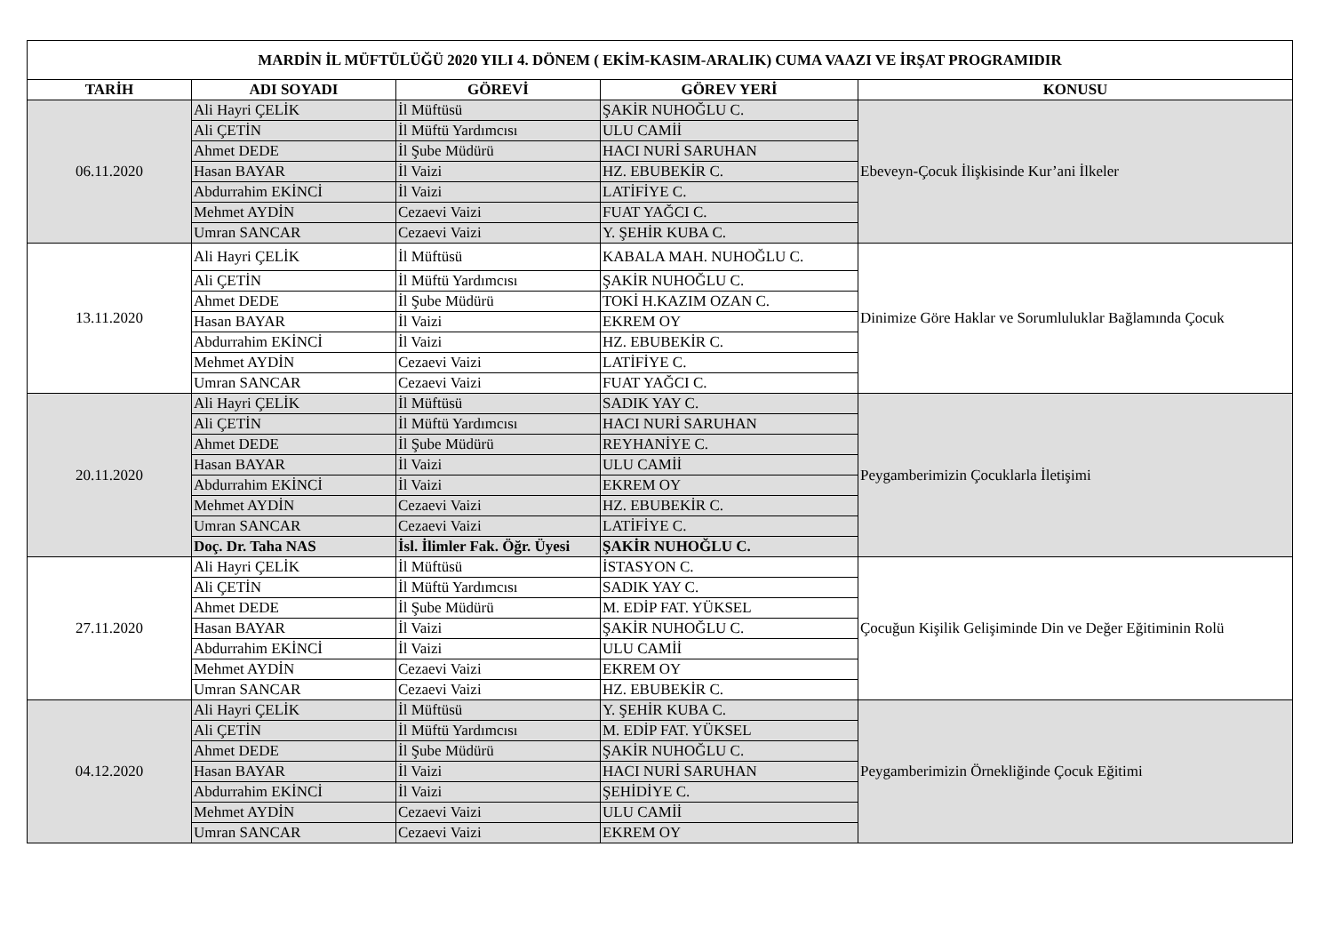| MARDİN İL MÜFTÜLÜĞÜ 2020 YILI 4. DÖNEM ( EKİM-KASIM-ARALIK) CUMA VAAZI VE İRŞAT PROGRAMIDIR | | | | |
| --- | --- | --- | --- | --- |
| TARİH | ADI SOYADI | GÖREVİ | GÖREV YERİ | KONUSU |
| 06.11.2020 | Ali Hayri ÇELİK | İl Müftüsü | ŞAKİR NUHOĞLU C. | Ebeveyn-Çocuk İlişkisinde Kur’ani İlkeler |
| | Ali ÇETİN | İl Müftü Yardımcısı | ULU CAMİİ | |
| | Ahmet DEDE | İl Şube Müdürü | HACI NURİ SARUHAN | |
| | Hasan BAYAR | İl Vaizi | HZ. EBUBEKİR C. | |
| | Abdurrahim EKİNCİ | İl Vaizi | LATİFİYE C. | |
| | Mehmet AYDİN | Cezaevi Vaizi | FUAT YAĞCI C. | |
| | Umran SANCAR | Cezaevi Vaizi | Y. ŞEHİR KUBA C. | |
| 13.11.2020 | Ali Hayri ÇELİK | İl Müftüsü | KABALA MAH. NUHOĞLU C. | Dinimize Göre Haklar ve Sorumluluklar Bağlamında Çocuk |
| | Ali ÇETİN | İl Müftü Yardımcısı | ŞAKİR NUHOĞLU C. | |
| | Ahmet DEDE | İl Şube Müdürü | TOKİ H.KAZIM OZAN C. | |
| | Hasan BAYAR | İl Vaizi | EKREM OY | |
| | Abdurrahim EKİNCİ | İl Vaizi | HZ. EBUBEKİR C. | |
| | Mehmet AYDİN | Cezaevi Vaizi | LATİFİYE C. | |
| | Umran SANCAR | Cezaevi Vaizi | FUAT YAĞCI C. | |
| 20.11.2020 | Ali Hayri ÇELİK | İl Müftüsü | SADIK YAY C. | Peygamberimizin Çocuklarla İletişimi |
| | Ali ÇETİN | İl Müftü Yardımcısı | HACI NURİ SARUHAN | |
| | Ahmet DEDE | İl Şube Müdürü | REYHANİYE C. | |
| | Hasan BAYAR | İl Vaizi | ULU CAMİİ | |
| | Abdurrahim EKİNCİ | İl Vaizi | EKREM OY | |
| | Mehmet AYDİN | Cezaevi Vaizi | HZ. EBUBEKİR C. | |
| | Umran SANCAR | Cezaevi Vaizi | LATİFİYE C. | |
| | Doç. Dr. Taha NAS | İsl. İlimler Fak. Öğr. Üyesi | ŞAKİR NUHOĞLU C. | |
| 27.11.2020 | Ali Hayri ÇELİK | İl Müftüsü | İSTASYON C. | Çocuğun Kişilik Gelişiminde Din ve Değer Eğitiminin Rolü |
| | Ali ÇETİN | İl Müftü Yardımcısı | SADIK YAY C. | |
| | Ahmet DEDE | İl Şube Müdürü | M. EDİP FAT. YÜKSEL | |
| | Hasan BAYAR | İl Vaizi | ŞAKİR NUHOĞLU C. | |
| | Abdurrahim EKİNCİ | İl Vaizi | ULU CAMİİ | |
| | Mehmet AYDİN | Cezaevi Vaizi | EKREM OY | |
| | Umran SANCAR | Cezaevi Vaizi | HZ. EBUBEKİR C. | |
| 04.12.2020 | Ali Hayri ÇELİK | İl Müftüsü | Y. ŞEHİR KUBA C. | Peygamberimizin Örnekliğinde Çocuk Eğitimi |
| | Ali ÇETİN | İl Müftü Yardımcısı | M. EDİP FAT. YÜKSEL | |
| | Ahmet DEDE | İl Şube Müdürü | ŞAKİR NUHOĞLU C. | |
| | Hasan BAYAR | İl Vaizi | HACI NURİ SARUHAN | |
| | Abdurrahim EKİNCİ | İl Vaizi | ŞEHİDİYE C. | |
| | Mehmet AYDİN | Cezaevi Vaizi | ULU CAMİİ | |
| | Umran SANCAR | Cezaevi Vaizi | EKREM OY | |